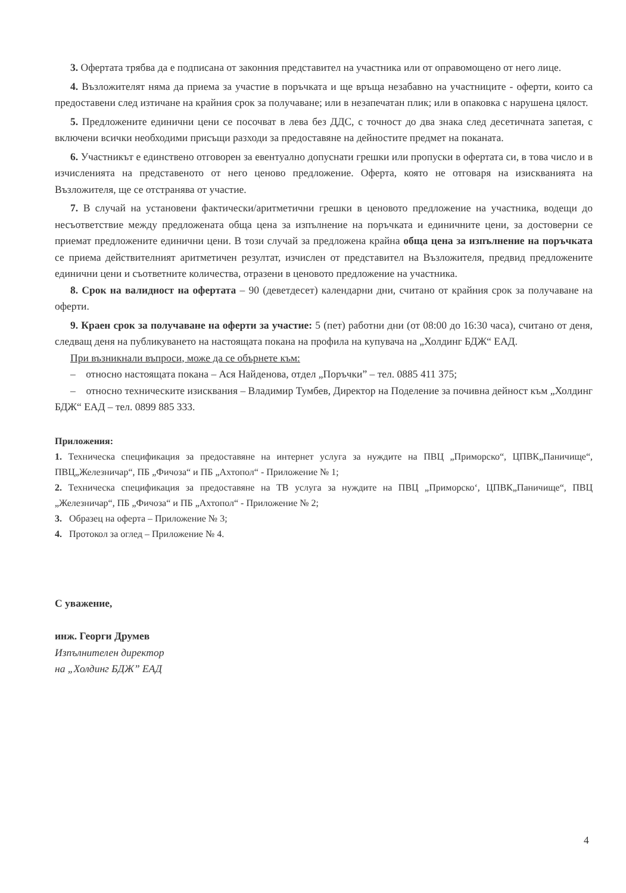3. Офертата трябва да е подписана от законния представител на участника или от оправомощено от него лице.
4. Възложителят няма да приема за участие в поръчката и ще връща незабавно на участниците - оферти, които са предоставени след изтичане на крайния срок за получаване; или в незапечатан плик; или в опаковка с нарушена цялост.
5. Предложените единични цени се посочват в лева без ДДС, с точност до два знака след десетичната запетая, с включени всички необходими присъщи разходи за предоставяне на дейностите предмет на поканата.
6. Участникът е единствено отговорен за евентуално допуснати грешки или пропуски в офертата си, в това число и в изчисленията на представеното от него ценово предложение. Оферта, която не отговаря на изискванията на Възложителя, ще се отстранява от участие.
7. В случай на установени фактически/аритметични грешки в ценовото предложение на участника, водещи до несъответствие между предложената обща цена за изпълнение на поръчката и единичните цени, за достоверни се приемат предложените единични цени. В този случай за предложена крайна обща цена за изпълнение на поръчката се приема действителният аритметичен резултат, изчислен от представител на Възложителя, предвид предложените единични цени и съответните количества, отразени в ценовото предложение на участника.
8. Срок на валидност на офертата – 90 (деветдесет) календарни дни, считано от крайния срок за получаване на оферти.
9. Краен срок за получаване на оферти за участие: 5 (пет) работни дни (от 08:00 до 16:30 часа), считано от деня, следващ деня на публикуването на настоящата покана на профила на купувача на „Холдинг БДЖ“ ЕАД.
При възникнали въпроси, може да се обърнете към:
– относно настоящата покана – Ася Найденова, отдел „Поръчки” – тел. 0885 411 375;
– относно техническите изисквания – Владимир Тумбев, Директор на Поделение за почивна дейност към „Холдинг БДЖ“ ЕАД – тел. 0899 885 333.
Приложения:
1. Техническа спецификация за предоставяне на интернет услуга за нуждите на ПВЦ „Приморско“, ЦПВК„Паничище“, ПВЦ„Железничар“, ПБ „Фичоза“ и ПБ „Ахтопол“ - Приложение № 1;
2. Техническа спецификация за предоставяне на ТВ услуга за нуждите на ПВЦ „Приморско‘, ЦПВК„Паничище“, ПВЦ „Железничар“, ПБ „Фичоза“ и ПБ „Ахтопол“ - Приложение № 2;
3. Образец на оферта – Приложение № 3;
4. Протокол за оглед – Приложение № 4.
С уважение,
инж. Георги Друмев
Изпълнителен директор
на „Холдинг БДЖ” ЕАД
4